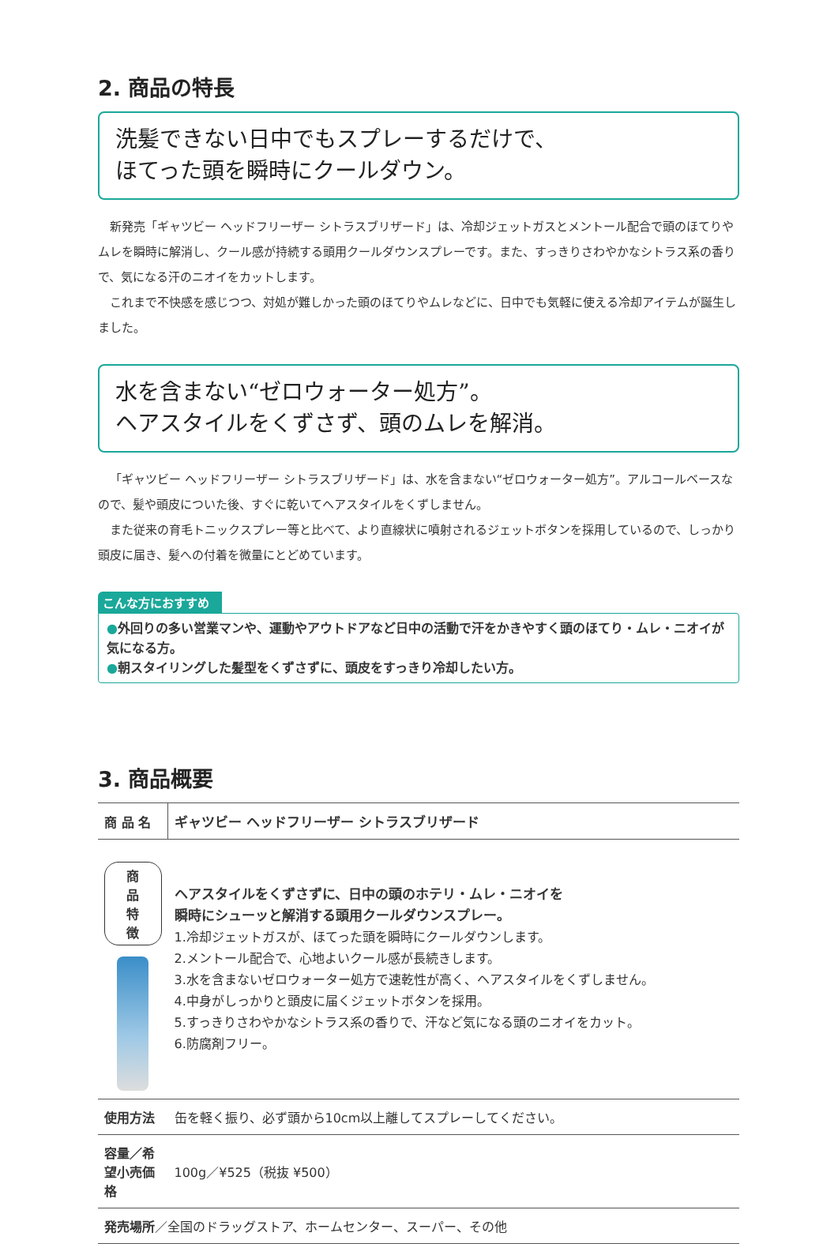2. 商品の特長
洗髪できない日中でもスプレーするだけで、
ほてった頭を瞬時にクールダウン。
新発売「ギャツビー ヘッドフリーザー シトラスブリザード」は、冷却ジェットガスとメントール配合で頭のほてりやムレを瞬時に解消し、クール感が持続する頭用クールダウンスプレーです。また、すっきりさわやかなシトラス系の香りで、気になる汗のニオイをカットします。
これまで不快感を感じつつ、対処が難しかった頭のほてりやムレなどに、日中でも気軽に使える冷却アイテムが誕生しました。
水を含まない“ゼロウォーター処方”。
ヘアスタイルをくずさず、頭のムレを解消。
「ギャツビー ヘッドフリーザー シトラスブリザード」は、水を含まない“ゼロウォーター処方”。アルコールベースなので、髪や頭皮についた後、すぐに乾いてヘアスタイルをくずしません。
また従来の育毛トニックスプレー等と比べて、より直線状に噴射されるジェットボタンを採用しているので、しっかり頭皮に届き、髪への付着を微量にとどめています。
こんな方におすすめ
●外回りの多い営業マンや、運動やアウトドアなど日中の活動で汗をかきやすく頭のほてり・ムレ・ニオイが気になる方。
●朝スタイリングした髪型をくずさずに、頭皮をすっきり冷却したい方。
3. 商品概要
| 商 品 名 | ギャツビー ヘッドフリーザー シトラスブリザード |
| 商品特徴 | ヘアスタイルをくずさずに、日中の頭のホテリ・ムレ・ニオイを 瞬時にシューッと解消する頭用クールダウンスプレー。 1.冷却ジェットガスが、ほてった頭を瞬時にクールダウンします。 2.メントール配合で、心地よいクール感が長続きします。 3.水を含まないゼロウォーター処方で速乾性が高く、ヘアスタイルをくずしません。 4.中身がしっかりと頭皮に届くジェットボタンを採用。 5.すっきりさわやかなシトラス系の香りで、汗など気になる頭のニオイをカット。 6.防腐剤フリー。 |
| 使用方法 | 缶を軽く振り、必ず頭から10cm以上離してスプレーしてください。 |
| 容量／希望小売価格 | 100g／¥525（税抜 ¥500） |
| 発売場所 ／全国のドラッグストア、ホームセンター、スーパー、その他 | |